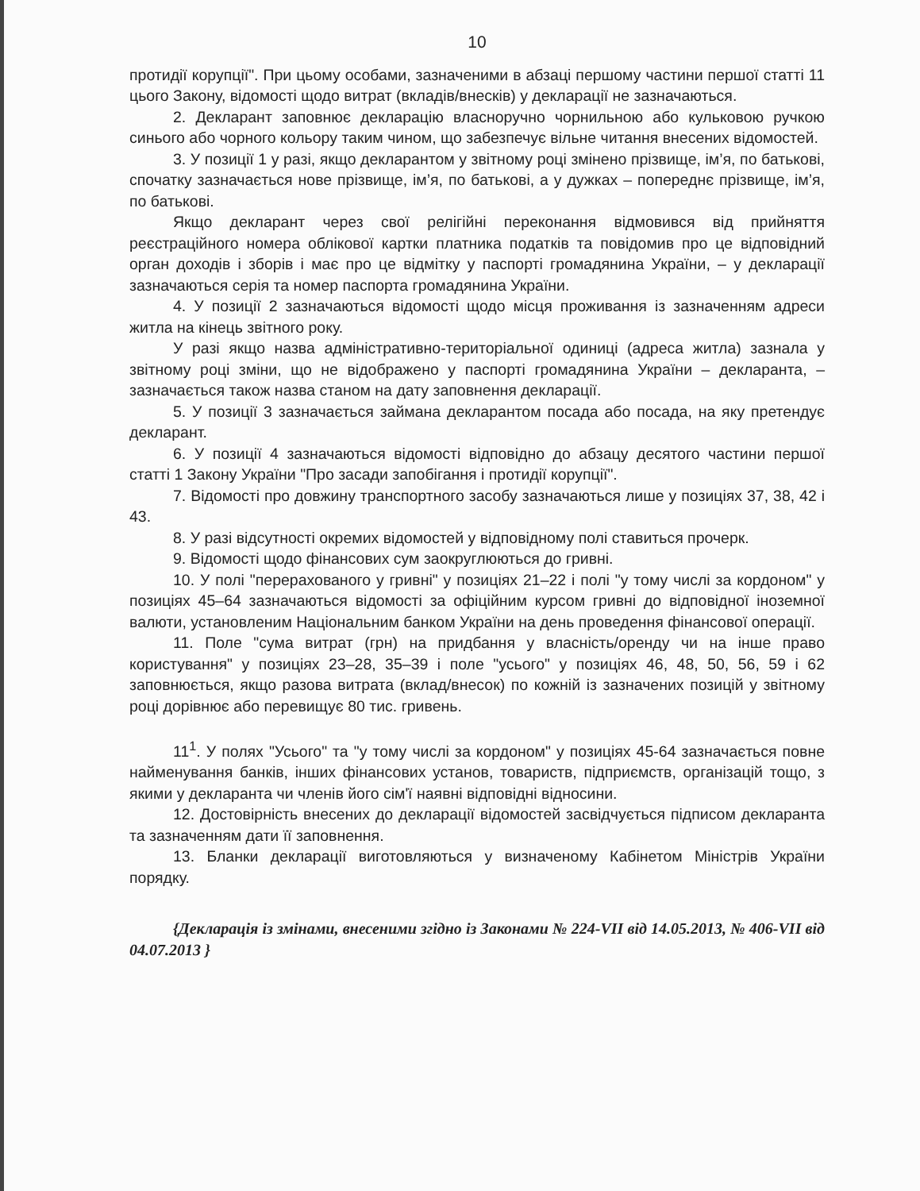10
протидії корупції". При цьому особами, зазначеними в абзаці першому частини першої статті 11 цього Закону, відомості щодо витрат (вкладів/внесків) у декларації не зазначаються.
2. Декларант заповнює декларацію власноручно чорнильною або кульковою ручкою синього або чорного кольору таким чином, що забезпечує вільне читання внесених відомостей.
3. У позиції 1 у разі, якщо декларантом у звітному році змінено прізвище, ім’я, по батькові, спочатку зазначається нове прізвище, ім’я, по батькові, а у дужках – попереднє прізвище, ім’я, по батькові.
Якщо декларант через свої релігійні переконання відмовився від прийняття реєстраційного номера облікової картки платника податків та повідомив про це відповідний орган доходів і зборів і має про це відмітку у паспорті громадянина України, – у декларації зазначаються серія та номер паспорта громадянина України.
4. У позиції 2 зазначаються відомості щодо місця проживання із зазначенням адреси житла на кінець звітного року.
У разі якщо назва адміністративно-територіальної одиниці (адреса житла) зазнала у звітному році зміни, що не відображено у паспорті громадянина України – декларанта, – зазначається також назва станом на дату заповнення декларації.
5. У позиції 3 зазначається займана декларантом посада або посада, на яку претендує декларант.
6. У позиції 4 зазначаються відомості відповідно до абзацу десятого частини першої статті 1 Закону України "Про засади запобігання і протидії корупції".
7. Відомості про довжину транспортного засобу зазначаються лише у позиціях 37, 38, 42 і 43.
8. У разі відсутності окремих відомостей у відповідному полі ставиться прочерк.
9. Відомості щодо фінансових сум заокруглюються до гривні.
10. У полі "перерахованого у гривні" у позиціях 21–22 і полі "у тому числі за кордоном" у позиціях 45–64 зазначаються відомості за офіційним курсом гривні до відповідної іноземної валюти, установленим Національним банком України на день проведення фінансової операції.
11. Поле "сума витрат (грн) на придбання у власність/оренду чи на інше право користування" у позиціях 23–28, 35–39 і поле "усього" у позиціях 46, 48, 50, 56, 59 і 62 заповнюється, якщо разова витрата (вклад/внесок) по кожній із зазначених позицій у звітному році дорівнює або перевищує 80 тис. гривень.
11<sup>1</sup>. У полях "Усього" та "у тому числі за кордоном" у позиціях 45-64 зазначається повне найменування банків, інших фінансових установ, товариств, підприємств, організацій тощо, з якими у декларанта чи членів його сім'ї наявні відповідні відносини.
12. Достовірність внесених до декларації відомостей засвідчується підписом декларанта та зазначенням дати її заповнення.
13. Бланки декларації виготовляються у визначеному Кабінетом Міністрів України порядку.
{Декларація із змінами, внесеними згідно із Законами № 224-VII від 14.05.2013, № 406-VII від 04.07.2013 }